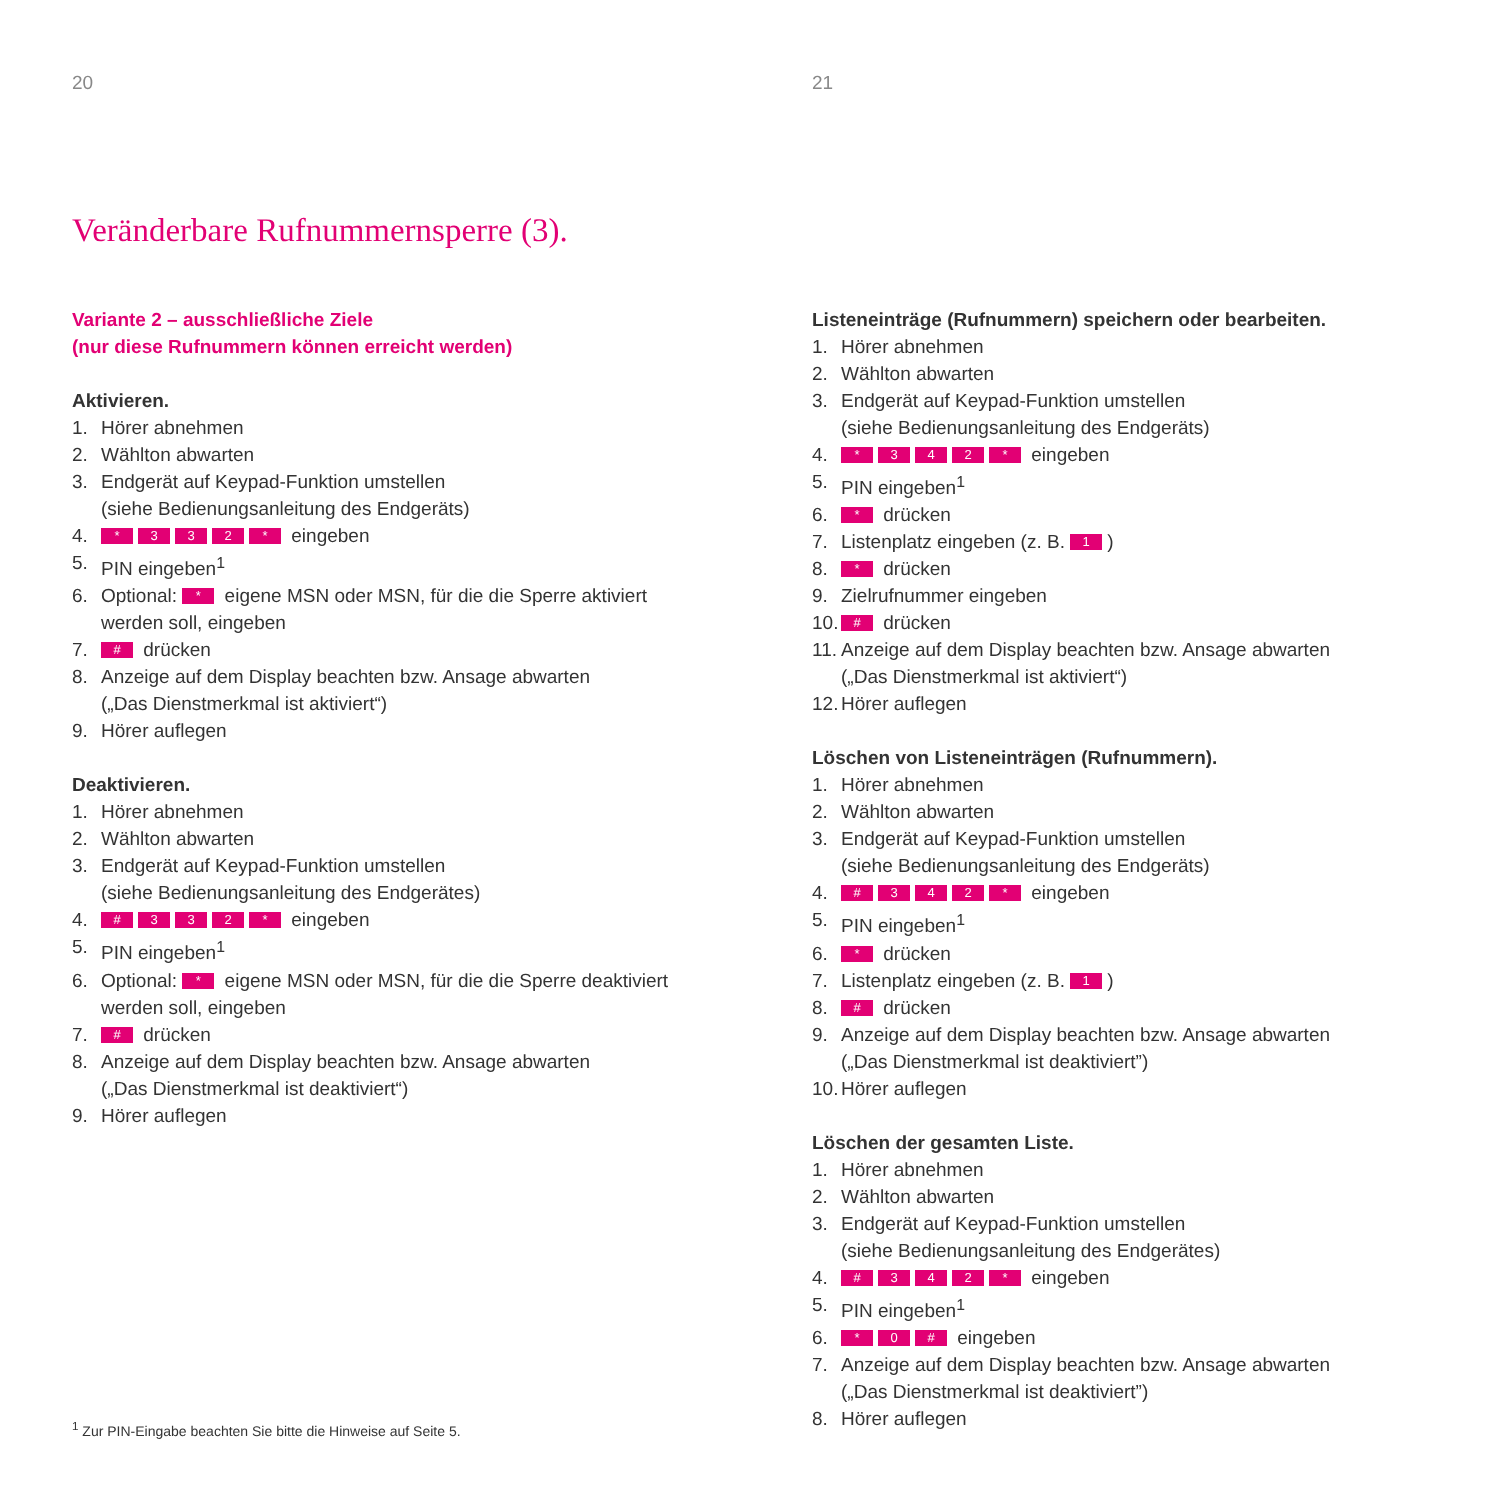20
Veränderbare Rufnummernsperre (3).
Variante 2 – ausschließliche Ziele
(nur diese Rufnummern können erreicht werden)
Aktivieren.
1. Hörer abnehmen
2. Wählton abwarten
3. Endgerät auf Keypad-Funktion umstellen
(siehe Bedienungsanleitung des Endgeräts)
4. * 332 * eingeben
5. PIN eingeben<sup>1</sup>
6. Optional: * eigene MSN oder MSN, für die die Sperre aktiviert
werden soll, eingeben
7. # drücken
8. Anzeige auf dem Display beachten bzw. Ansage abwarten
(„Das Dienstmerkmal ist aktiviert“)
9. Hörer auflegen
Deaktivieren.
1. Hörer abnehmen
2. Wählton abwarten
3. Endgerät auf Keypad-Funktion umstellen
(siehe Bedienungsanleitung des Endgerätes)
4. # 332 * eingeben
5. PIN eingeben<sup>1</sup>
6. Optional: * eigene MSN oder MSN, für die die Sperre deaktiviert
werden soll, eingeben
7. # drücken
8. Anzeige auf dem Display beachten bzw. Ansage abwarten
(„Das Dienstmerkmal ist deaktiviert“)
9. Hörer auflegen
<sup>1</sup> Zur PIN-Eingabe beachten Sie bitte die Hinweise auf Seite 5.
21
Listeneinträge (Rufnummern) speichern oder bearbeiten.
1. Hörer abnehmen
2. Wählton abwarten
3. Endgerät auf Keypad-Funktion umstellen
(siehe Bedienungsanleitung des Endgeräts)
4. * 342 * eingeben
5. PIN eingeben<sup>1</sup>
6. * drücken
7. Listenplatz eingeben (z. B. 1)
8. * drücken
9. Zielrufnummer eingeben
10. # drücken
11. Anzeige auf dem Display beachten bzw. Ansage abwarten
(„Das Dienstmerkmal ist aktiviert“)
12. Hörer auflegen
Löschen von Listeneinträgen (Rufnummern).
1. Hörer abnehmen
2. Wählton abwarten
3. Endgerät auf Keypad-Funktion umstellen
(siehe Bedienungsanleitung des Endgeräts)
4. # 342 * eingeben
5. PIN eingeben<sup>1</sup>
6. * drücken
7. Listenplatz eingeben (z. B. 1)
8. # drücken
9. Anzeige auf dem Display beachten bzw. Ansage abwarten
(„Das Dienstmerkmal ist deaktiviert”)
10. Hörer auflegen
Löschen der gesamten Liste.
1. Hörer abnehmen
2. Wählton abwarten
3. Endgerät auf Keypad-Funktion umstellen
(siehe Bedienungsanleitung des Endgerätes)
4. # 342 * eingeben
5. PIN eingeben<sup>1</sup>
6. * 0 # eingeben
7. Anzeige auf dem Display beachten bzw. Ansage abwarten
(„Das Dienstmerkmal ist deaktiviert”)
8. Hörer auflegen